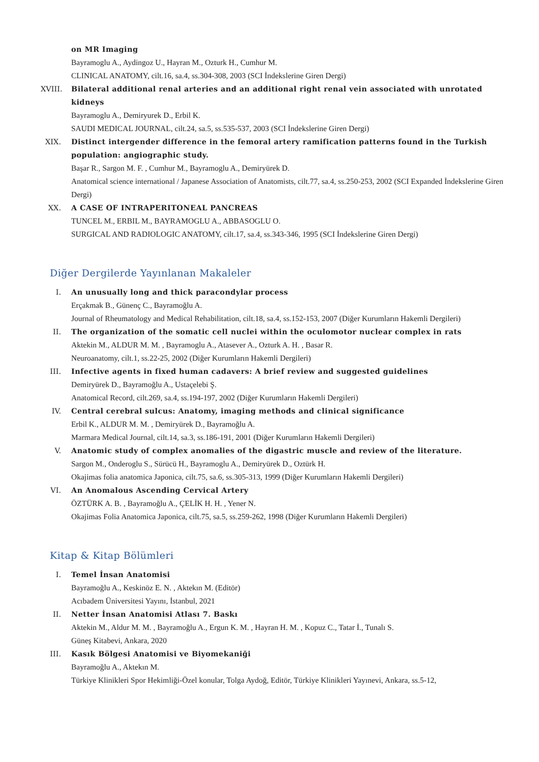on MR Imaging
Bayramoglu A., Aydingoz U., Hayran M., Ozturk H., Cumhur M.
CLINICAL ANATOMY, cilt.16, sa.4, ss.304-308, 2003 (SCI İndekslerine Giren Dergi)
XVIII. Bilateral additional renal arteries and an additional right renal vein associated with unrotated kidneys
Bayramoglu A., Demiryurek D., Erbil K.
SAUDI MEDICAL JOURNAL, cilt.24, sa.5, ss.535-537, 2003 (SCI İndekslerine Giren Dergi)
XIX. Distinct intergender difference in the femoral artery ramification patterns found in the Turkish population: angiographic study.
Başar R., Sargon M. F. , Cumhur M., Bayramoglu A., Demiryürek D.
Anatomical science international / Japanese Association of Anatomists, cilt.77, sa.4, ss.250-253, 2002 (SCI Expanded İndekslerine Giren Dergi)
XX. A CASE OF INTRAPERITONEAL PANCREAS
TUNCEL M., ERBIL M., BAYRAMOGLU A., ABBASOGLU O.
SURGICAL AND RADIOLOGIC ANATOMY, cilt.17, sa.4, ss.343-346, 1995 (SCI İndekslerine Giren Dergi)
Diğer Dergilerde Yayınlanan Makaleler
I. An unusually long and thick paracondylar process
Erçakmak B., Günenç C., Bayramoğlu A.
Journal of Rheumatology and Medical Rehabilitation, cilt.18, sa.4, ss.152-153, 2007 (Diğer Kurumların Hakemli Dergileri)
II. The organization of the somatic cell nuclei within the oculomotor nuclear complex in rats
Aktekin M., ALDUR M. M. , Bayramoglu A., Atasever A., Ozturk A. H. , Basar R.
Neuroanatomy, cilt.1, ss.22-25, 2002 (Diğer Kurumların Hakemli Dergileri)
III. Infective agents in fixed human cadavers: A brief review and suggested guidelines
Demiryürek D., Bayramoğlu A., Ustaçelebi Ş.
Anatomical Record, cilt.269, sa.4, ss.194-197, 2002 (Diğer Kurumların Hakemli Dergileri)
IV. Central cerebral sulcus: Anatomy, imaging methods and clinical significance
Erbil K., ALDUR M. M. , Demiryürek D., Bayramoğlu A.
Marmara Medical Journal, cilt.14, sa.3, ss.186-191, 2001 (Diğer Kurumların Hakemli Dergileri)
V. Anatomic study of complex anomalies of the digastric muscle and review of the literature.
Sargon M., Onderoglu S., Sürücü H., Bayramoglu A., Demiryürek D., Oztürk H.
Okajimas folia anatomica Japonica, cilt.75, sa.6, ss.305-313, 1999 (Diğer Kurumların Hakemli Dergileri)
VI. An Anomalous Ascending Cervical Artery
ÖZTÜRK A. B. , Bayramoğlu A., ÇELİK H. H. , Yener N.
Okajimas Folia Anatomica Japonica, cilt.75, sa.5, ss.259-262, 1998 (Diğer Kurumların Hakemli Dergileri)
Kitap & Kitap Bölümleri
I. Temel İnsan Anatomisi
Bayramoğlu A., Keskinöz E. N. , Aktekın M. (Editör)
Acıbadem Üniversitesi Yayını, İstanbul, 2021
II. Netter İnsan Anatomisi Atlası 7. Baskı
Aktekin M., Aldur M. M. , Bayramoğlu A., Ergun K. M. , Hayran H. M. , Kopuz C., Tatar İ., Tunalı S.
Güneş Kitabevi, Ankara, 2020
III. Kasık Bölgesi Anatomisi ve Biyomekaniği
Bayramoğlu A., Aktekın M.
Türkiye Klinikleri Spor Hekimliği-Özel konular, Tolga Aydoğ, Editör, Türkiye Klinikleri Yayınevi, Ankara, ss.5-12,